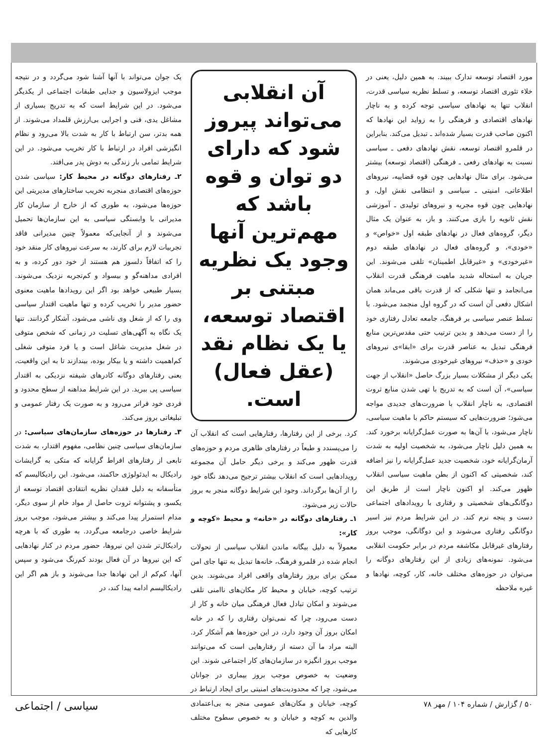مورد اقتصاد توسعه تدارک ببیند. به همین دلیل، یعنی در خلاء تئوری اقتصاد توسعه، و تسلط نظریه سیاسی قدرت، انقلاب تنها به نهادهای سیاسی توجه کرده و به ناچار نهادهای اقتصادی و فرهنگی را به زواید این نهادها که اکنون صاحب قدرت بسیار شده‌اند ـ تبدیل می‌کند. بنابراین در قلمرو اقتصاد توسعه، نقش نهادهای دفعی ـ سیاسی نسبت به نهادهای رفعی ـ فرهنگی (اقتصاد توسعه) بیشتر می‌شود. برای مثال نهادهایی چون قوه قضاییه، نیروهای اطلاعاتی، امنیتی ـ سیاسی و انتظامی نقش اول، و نهادهایی چون قوه مجریه و نیروهای تولیدی ـ آموزشی نقش ثانویه را بازی می‌کنند. و باز، به عنوان یک مثال دیگر، گروه‌های فعال در نهادهای طبقه اول «خواص» و «خودی»، و گروه‌های فعال در نهادهای طبقه دوم «غیرخودی» و «غیرقابل اطمینان» تلقی می‌شوند. این جریان به استحاله شدید ماهیت فرهنگی قدرت انقلاب می‌انجامد و تنها شکلی که از قدرت باقی می‌ماند همان اشکال دفعی آن است که در گروه اول منجمد می‌شود. با تسلط عنصر سیاسی بر فرهنگ، جامعه تعادل رفتاری خود را از دست می‌دهد و بدین ترتیب حتی مقدس‌ترین منابع فرهنگی تبدیل به عناصر قدرت برای «ابقا»ی نیروهای خودی و «حذف» نیروهای غیرخودی می‌شوند.
یکی دیگر از مشکلات بسیار بزرگ حاصل «انقلاب از جهت سیاسی»، آن است که به تدریج با تهی شدن منابع ثروت اقتصادی، به ناچار انقلاب با ضرورت‌های جدیدی مواجه می‌شود؛ ضرورت‌هایی که سیستم حاکم با ماهیت سیاسی، ناچار می‌شود، با آن‌ها به صورت عمل‌گرایانه برخورد کند. به همین دلیل ناچار می‌شود، به شخصیت اولیه به شدت آرمان‌گرایانه خود، شخصیت جدید عمل‌گرایانه را نیز اضافه کند، شخصیتی که اکنون از بطن ماهیت سیاسی انقلاب ظهور می‌کند. او اکنون ناچار است از طریق این دوگانگی‌های شخصیتی و رفتاری با رویدادهای اجتماعی دست و پنجه نرم کند. در این شرایط مردم نیز اسیر دوگانگی رفتاری می‌شوند و این دوگانگی، موجب بروز رفتارهای غیرقابل مکاشفه مردم در برابر حکومت انقلابی می‌شود. نمونه‌های زیادی از این رفتارهای دوگانه را می‌توان در حوزه‌های مختلف خانه، کار، کوچه، نهادها و غیره ملاحظه
آن انقلابی می‌تواند پیروز شود که دارای دو توان و قوه باشد که مهم‌ترین آنها وجود یک نظریه مبتنی بر اقتصاد توسعه، یا یک نظام نقد (عقل فعال) است.
کرد. برخی از این رفتارها، رفتارهایی است که انقلاب آن را می‌پسندد و طبعاً در رفتارهای ظاهری مردم و حوزه‌های قدرت ظهور می‌کند و برخی دیگر حامل آن مجموعه رویدادهایی است که انقلاب بیشتر ترجیح می‌دهد نگاه خود را از آن‌ها برگرداند. وجود این شرایط دوگانه منجر به بروز حالات زیر می‌شود.
۱ـ رفتارهای دوگانه در «خانه» و محیط «کوچه و کار»:
معمولاً به دلیل بیگانه ماندن انقلاب سیاسی از تحولات انجام شده در قلمرو فرهنگ، خانه‌ها تبدیل به تنها جای امن ممکن برای بروز رفتارهای واقعی افراد می‌شوند. بدین ترتیب کوچه، خیابان و محیط کار مکان‌های ناامنی تلقی می‌شوند و امکان تبادل فعال فرهنگی میان خانه و کار از دست می‌رود، چرا که نمی‌توان رفتاری را که در خانه امکان بروز آن وجود دارد، در این حوزه‌ها هم آشکار کرد. البته مراد ما آن دسته از رفتارهایی است که می‌توانند موجب بروز انگیزه در سازمان‌های کار اجتماعی شوند. این وضعیت به خصوص موجب بروز بیماری در جوانان می‌شود، چرا که محدودیت‌های امنیتی برای ایجاد ارتباط در کوچه، خیابان و مکان‌های عمومی منجر به بی‌اعتمادی والدین به کوچه و خیابان و به خصوص سطوح مختلف کارهایی که
یک جوان می‌تواند با آنها آشنا شود می‌گردد و در نتیجه موجب ایزولاسیون و جدایی طبقات اجتماعی از یکدیگر می‌شود. در این شرایط است که به تدریج بسیاری از مشاغل یدی، فنی و اجرایی بی‌ارزش قلمداد می‌شوند. از همه بدتر، سن ارتباط با کار به شدت بالا می‌رود و نظام انگیزشی افراد در ارتباط با کار تخریب می‌شود. در این شرایط تمامی بار زندگی به دوش پدر می‌افتد.
۲ـ رفتارهای دوگانه در محیط کار: سیاسی شدن حوزه‌های اقتصادی منجربه تخریب ساختارهای مدیریتی این حوزه‌ها می‌شود، به طوری که از خارج از سازمان کار مدیرانی با وابستگی سیاسی به این سازمان‌ها تحمیل می‌شوند و از آنجایی‌که معمولاً چنین مدیرانی فاقد تجربیات لازم برای کارند، به سرعت نیروهای کار منقد خود را که اتفاقاً دلسوز هم هستند از خود دور کرده، و به افرادی مداهنه‌گو و بیسواد و کم‌تجربه نزدیک می‌شوند. بسیار طبیعی خواهد بود اگر این رویدادها ماهیت معنوی حضور مدیر را تخریب کرده و تنها ماهیت اقتدار سیاسی وی را که از شغل وی ناشی می‌شود، آشکار گردانند. تنها یک نگاه به آگهی‌های تسلیت در زمانی که شخص متوفی در شغل مدیریت شاغل است و یا فرد متوفی شغلی کم‌اهمیت داشته و یا بیکار بوده، بیندازند تا به این واقعیت، یعنی رفتارهای دوگانه کادرهای شیفته نزدیکی به اقتدار سیاسی پی ببرید. در این شرایط مداهنه از سطح محدود و فردی خود فراتر می‌رود و به صورت یک رفتار عمومی و تبلیغاتی بروز می‌کند.
۳ـ رفتارها در حوزه‌های سازمان‌های سیاسی: در سازمان‌های سیاسی چنین نظامی، مفهوم اقتدار، به شدت تابعی از رفتارهای افراط گرایانه که متکی به گرایشات رادیکال به ایدئولوژی حاکمند، می‌شود. این رادیکالیسم که متأسفانه به دلیل فقدان نظریه انتقادی اقتصاد توسعه از یکسو، و پشتوانه ثروت حاصل از مواد خام از سوی دیگر، مدام استمرار پیدا می‌کند و بیشتر می‌شود، موجب بروز شرایط خاصی درجامعه می‌گردد. به طوری که با هرچه رادیکال‌تر شدن این نیروها، حضور مردم در کنار نهادهایی که این نیروها در آن فعال بودند کم‌رنگ می‌شود و سپس آنها، کم‌کم از این نهادها جدا می‌شوند و باز هم اگر این رادیکالیسم ادامه پیدا کند، در
۵۰ / گزارش / شماره ۱۰۴ / مهر ۷۸ سیاسی / اجتماعی